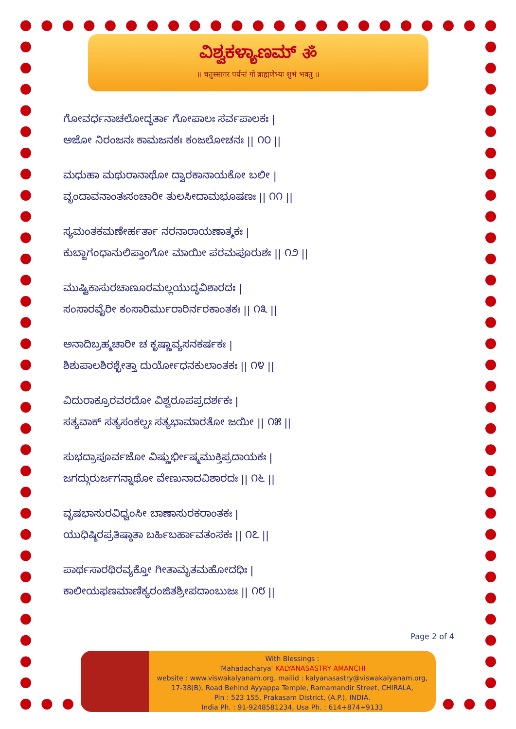ವಿಶ್ವಕಳ್ಯಾಣಮ್ ॐ
॥ चतुस्सागर पर्यन्तं गो ब्राह्मणेभ्यः शुभं भवतु ॥
ಗೋವರ್ಧನಾಚಲೋದ್ಧರ್ತಾ ಗೋಪಾಲಃ ಸರ್ವಪಾಲಕಃ |
ಅಜೋ ನಿರಂಜನಃ ಕಾಮಜನಕಃ ಕಂಜಲೋಚನಃ || ೧೦ ||
ಮಧುಹಾ ಮಥುರಾನಾಥೋ ದ್ವಾರಕಾನಾಯಕೋ ಬಲೀ |
ವೃಂದಾವನಾಂತಃಸಂಚಾರೀ ತುಲಸೀದಾಮಭೂಷಣಃ || ೧೧ ||
ಸ್ಯಮಂತಕಮಣೇರ್ಹರ್ತಾ ನರನಾರಾಯಣಾತ್ಮಕಃ |
ಕುಬ್ಜಾಗಂಧಾನುಲಿಪ್ತಾಂಗೋ ಮಾಯೀ ಪರಮಪೂರುಶಃ || ೧೨ ||
ಮುಷ್ಟಿಕಾಸುರಚಾಣೂರಮಲ್ಲಯುದ್ಧವಿಶಾರದಃ |
ಸಂಸಾರವೈರೀ ಕಂಸಾರಿರ್ಮುರಾರಿರ್ನರಕಾಂತಕಃ || ೧೩ ||
ಅನಾದಿಬ್ರಹ್ಮಚಾರೀ ಚ ಕೃಷ್ಣಾವ್ಯಸನಕರ್ಷಕಃ |
ಶಿಶುಪಾಲಶಿರಶ್ಛೇತ್ತಾ ದುರ್ಯೋಧನಕುಲಾಂತಕಃ || ೧೪ ||
ವಿದುರಾಕ್ರೂರವರದೋ ವಿಶ್ವರೂಪಪ್ರದರ್ಶಕಃ |
ಸತ್ಯವಾಕ್ ಸತ್ಯಸಂಕಲ್ಪಃ ಸತ್ಯಭಾಮಾರತೋ ಜಯೀ || ೧೫ ||
ಸುಭದ್ರಾಪೂರ್ವಜೋ ವಿಷ್ಣುರ್ಭೀಷ್ಮಮುಕ್ತಿಪ್ರದಾಯಕಃ |
ಜಗದ್ಗುರುರ್ಜಗನ್ನಾಥೋ ವೇಣುನಾದವಿಶಾರದಃ || ೧೬ ||
ವೃಷಭಾಸುರವಿಧ್ವಂಸೀ ಬಾಣಾಸುರಕರಾಂತಕಃ |
ಯುಧಿಷ್ಠಿರಪ್ರತಿಷ್ಠಾತಾ ಬರ್ಹಿಬರ್ಹಾವತಂಸಕಃ || ೧೭ ||
ಪಾರ್ಥಸಾರಥಿರವ್ಯಕ್ತೋ ಗೀತಾಮೃತಮಹೋದಧಿಃ |
ಕಾಲೀಯಫಣಮಾಣಿಕ್ಯರಂಜಿತಶ್ರೀಪದಾಂಬುಜಃ || ೧೮ ||
Page 2 of 4
With Blessings :
'Mahadacharya' KALYANASASTRY AMANCHI
website : www.viswakalyanam.org, mailid : kalyanasastry@viswakalyanam.org,
17-38(B), Road Behind Ayyappa Temple, Ramamandir Street, CHIRALA,
Pin : 523 155, Prakasam District, (A.P.), INDIA.
India Ph. : 91-9248581234, Usa Ph. : 614+874+9133